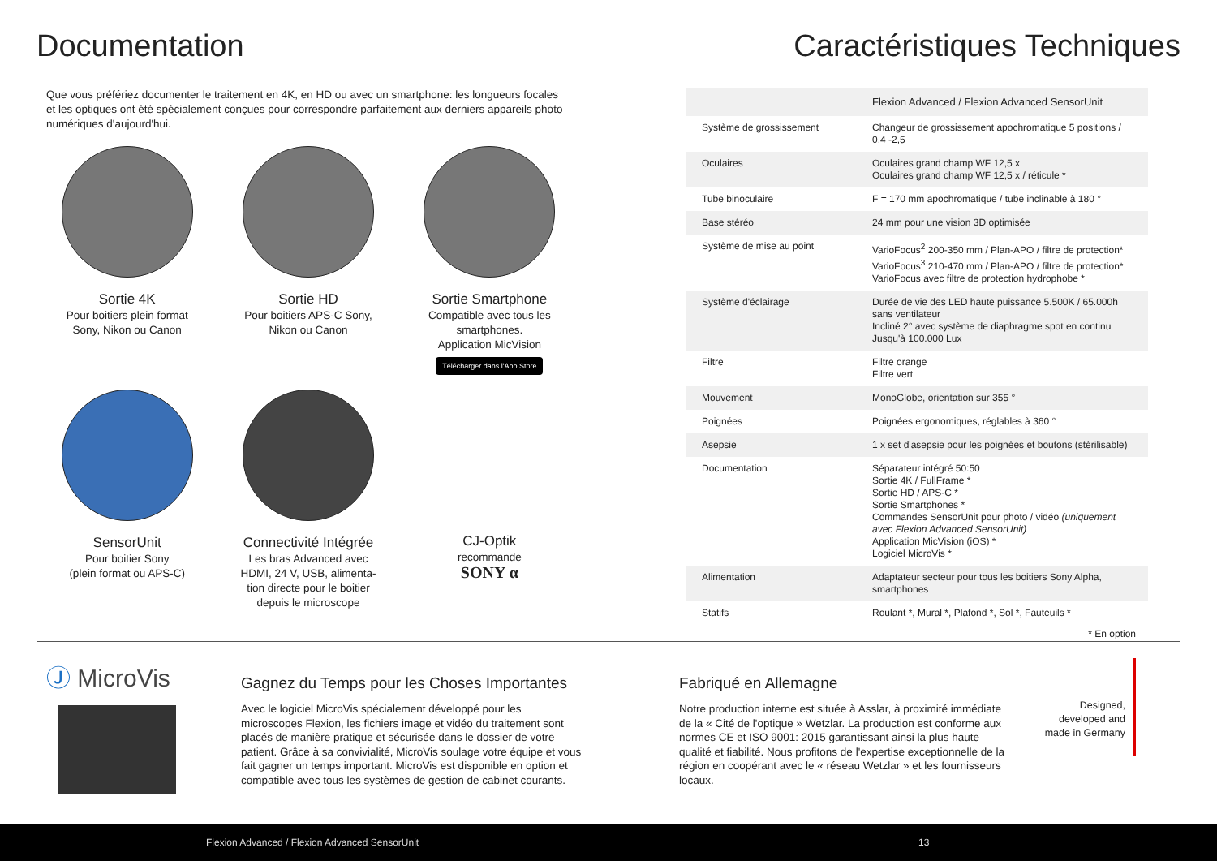Documentation
Que vous préfériez documenter le traitement en 4K, en HD ou avec un smartphone: les longueurs focales et les optiques ont été spécialement conçues pour correspondre parfaitement aux derniers appareils photo numériques d'aujourd'hui.
Sortie 4K
Pour boitiers plein format
Sony, Nikon ou Canon
Sortie HD
Pour boitiers APS-C Sony,
Nikon ou Canon
Sortie Smartphone
Compatible avec tous les
smartphones.
Application MicVision
Télécharger dans l'App Store
SensorUnit
Pour boitier Sony
(plein format ou APS-C)
Connectivité Intégrée
Les bras Advanced avec
HDMI, 24 V, USB, alimenta-
tion directe pour le boitier
depuis le microscope
CJ-Optik
recommande
SONY α
Caractéristiques Techniques
| | Flexion Advanced / Flexion Advanced SensorUnit |
| --- | --- |
| Système de grossissement | Changeur de grossissement apochromatique 5 positions / 0,4 -2,5 |
| Oculaires | Oculaires grand champ WF 12,5 x Oculaires grand champ WF 12,5 x / réticule * |
| Tube binoculaire | F = 170 mm apochromatique / tube inclinable à 180 ° |
| Base stéréo | 24 mm pour une vision 3D optimisée |
| Système de mise au point | VarioFocus<sup>2</sup> 200-350 mm / Plan-APO / filtre de protection* VarioFocus<sup>3</sup> 210-470 mm / Plan-APO / filtre de protection* VarioFocus avec filtre de protection hydrophobe * |
| Système d'éclairage | Durée de vie des LED haute puissance 5.500K / 65.000h sans ventilateur Incliné 2° avec système de diaphragme spot en continu Jusqu'à 100.000 Lux |
| Filtre | Filtre orange Filtre vert |
| Mouvement | MonoGlobe, orientation sur 355 ° |
| Poignées | Poignées ergonomiques, réglables à 360 ° |
| Asepsie | 1 x set d'asepsie pour les poignées et boutons (stérilisable) |
| Documentation | Séparateur intégré 50:50 Sortie 4K / FullFrame * Sortie HD / APS-C * Sortie Smartphones * Commandes SensorUnit pour photo / vidéo (uniquement avec Flexion Advanced SensorUnit) Application MicVision (iOS) * Logiciel MicroVis * |
| Alimentation | Adaptateur secteur pour tous les boitiers Sony Alpha, smartphones |
| Statifs | Roulant *, Mural *, Plafond *, Sol *, Fauteuils * |
* En option
Ⓙ MicroVis
Gagnez du Temps pour les Choses Importantes
Avec le logiciel MicroVis spécialement développé pour les microscopes Flexion, les fichiers image et vidéo du traitement sont placés de manière pratique et sécurisée dans le dossier de votre patient. Grâce à sa convivialité, MicroVis soulage votre équipe et vous fait gagner un temps important. MicroVis est disponible en option et compatible avec tous les systèmes de gestion de cabinet courants.
Fabriqué en Allemagne
Notre production interne est située à Asslar, à proximité immédiate de la « Cité de l'optique » Wetzlar. La production est conforme aux normes CE et ISO 9001: 2015 garantissant ainsi la plus haute qualité et fiabilité. Nous profitons de l'expertise exceptionnelle de la région en coopérant avec le « réseau Wetzlar » et les fournisseurs locaux.
Designed,
developed and
made in Germany
Flexion Advanced / Flexion Advanced SensorUnit 13